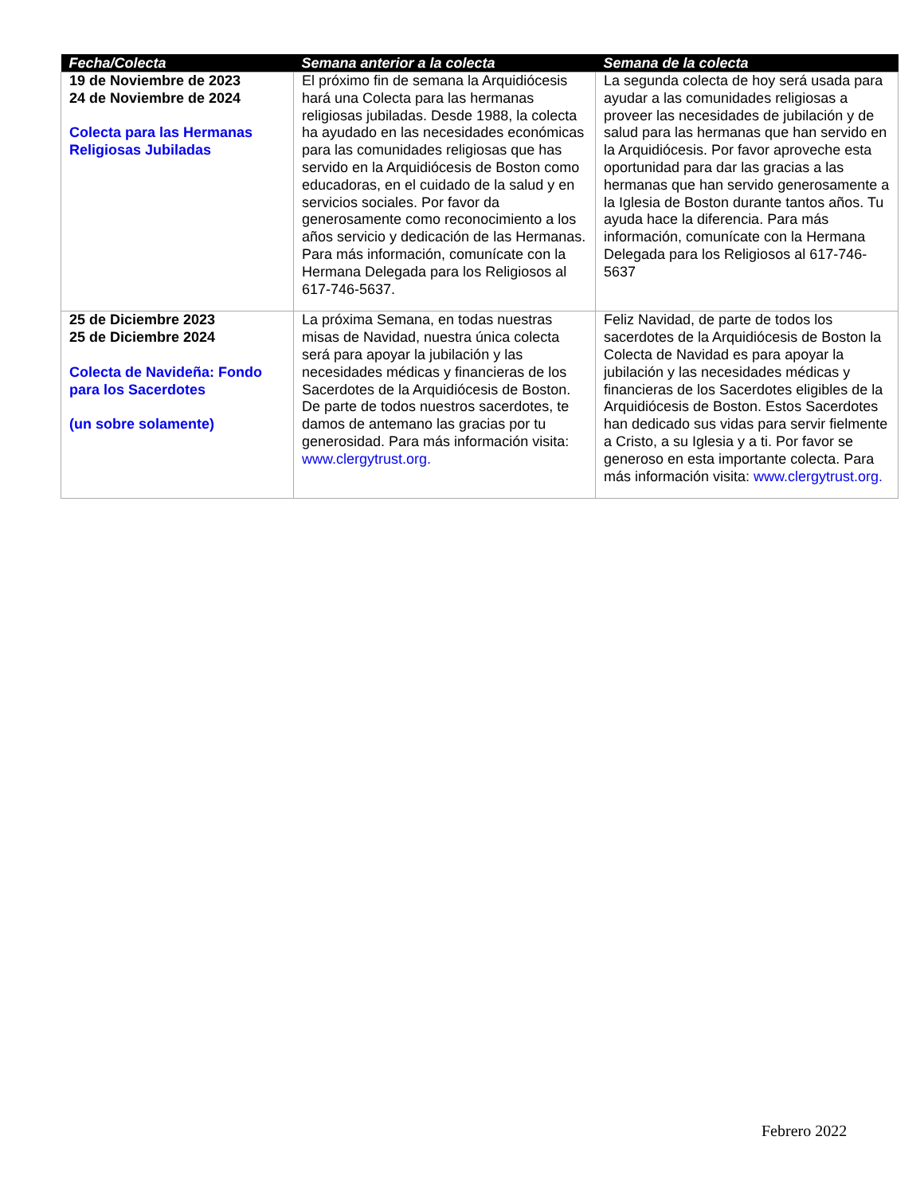| Fecha/Colecta | Semana anterior a la colecta | Semana de la colecta |
| --- | --- | --- |
| 19 de Noviembre de 2023 24 de Noviembre de 2024 Colecta para las Hermanas Religiosas Jubiladas | El próximo fin de semana la Arquidiócesis hará una Colecta para las hermanas religiosas jubiladas. Desde 1988, la colecta ha ayudado en las necesidades económicas para las comunidades religiosas que has servido en la Arquidiócesis de Boston como educadoras, en el cuidado de la salud y en servicios sociales. Por favor da generosamente como reconocimiento a los años servicio y dedicación de las Hermanas. Para más información, comunícate con la Hermana Delegada para los Religiosos al 617-746-5637. | La segunda colecta de hoy será usada para ayudar a las comunidades religiosas a proveer las necesidades de jubilación y de salud para las hermanas que han servido en la Arquidiócesis. Por favor aproveche esta oportunidad para dar las gracias a las hermanas que han servido generosamente a la Iglesia de Boston durante tantos años. Tu ayuda hace la diferencia. Para más información, comunícate con la Hermana Delegada para los Religiosos al 617-746-5637 |
| 25 de Diciembre 2023 25 de Diciembre 2024 Colecta de Navideña: Fondo para los Sacerdotes (un sobre solamente) | La próxima Semana, en todas nuestras misas de Navidad, nuestra única colecta será para apoyar la jubilación y las necesidades médicas y financieras de los Sacerdotes de la Arquidiócesis de Boston. De parte de todos nuestros sacerdotes, te damos de antemano las gracias por tu generosidad. Para más información visita: www.clergytrust.org. | Feliz Navidad, de parte de todos los sacerdotes de la Arquidiócesis de Boston la Colecta de Navidad es para apoyar la jubilación y las necesidades médicas y financieras de los Sacerdotes eligibles de la Arquidiócesis de Boston. Estos Sacerdotes han dedicado sus vidas para servir fielmente a Cristo, a su Iglesia y a ti. Por favor se generoso en esta importante colecta. Para más información visita: www.clergytrust.org. |
Febrero 2022